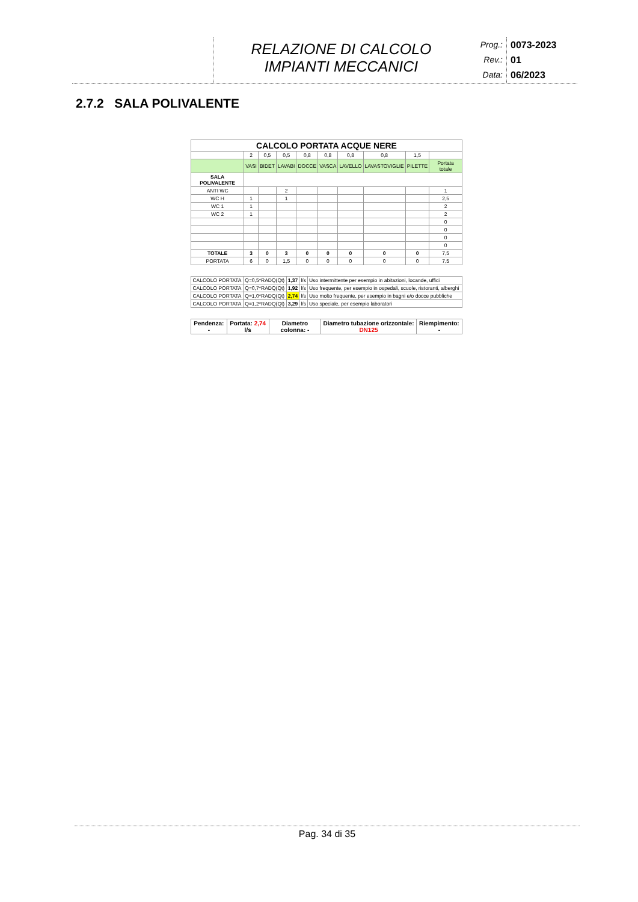RELAZIONE DI CALCOLO
IMPIANTI MECCANICI
Prog.:
Rev.:
Data:
0073-2023
01
06/2023
2.7.2 SALA POLIVALENTE
| CALCOLO PORTATA ACQUE NERE | | | | | | | | | |
| --- | --- | --- | --- | --- | --- | --- | --- | --- | --- |
| | 2 | 0,5 | 0,5 | 0,8 | 0,8 | 0,8 | 0,8 | 1,5 | |
| | VASI | BIDET | LAVABI | DOCCE | VASCA | LAVELLO | LAVASTOVIGLIE | PILETTE | Portata totale |
| SALA POLIVALENTE | | | | | | | | | |
| ANTI WC | | | 2 | | | | | | 1 |
| WC H | 1 | | 1 | | | | | | 2,5 |
| WC 1 | 1 | | | | | | | | 2 |
| WC 2 | 1 | | | | | | | | 2 |
| | | | | | | | | | 0 |
| | | | | | | | | | 0 |
| | | | | | | | | | 0 |
| | | | | | | | | | 0 |
| TOTALE | 3 | 0 | 3 | 0 | 0 | 0 | 0 | 0 | 7,5 |
| PORTATA | 6 | 0 | 1,5 | 0 | 0 | 0 | 0 | 0 | 7,5 |
| CALCOLO PORTATA | Q=0,5*RADQ(Qt) | 1,37 | l/s | Uso intermittente per esempio in abitazioni, locande, uffici |
| CALCOLO PORTATA | Q=0,7*RADQ(Qt) | 1,92 | l/s | Uso frequente, per esempio in ospedali, scuole, ristoranti, alberghi |
| CALCOLO PORTATA | Q=1,0*RADQ(Qt) | 2,74 | l/s | Uso molto frequente, per esempio in bagni e/o docce pubbliche |
| CALCOLO PORTATA | Q=1,2*RADQ(Qt) | 3,29 | l/s | Uso speciale, per esempio laboratori |
| Pendenza: - | Portata: 2,74 l/s | Diametro colonna: - | Diametro tubazione orizzontale: DN125 | Riempimento: - |
Pag. 34 di 35